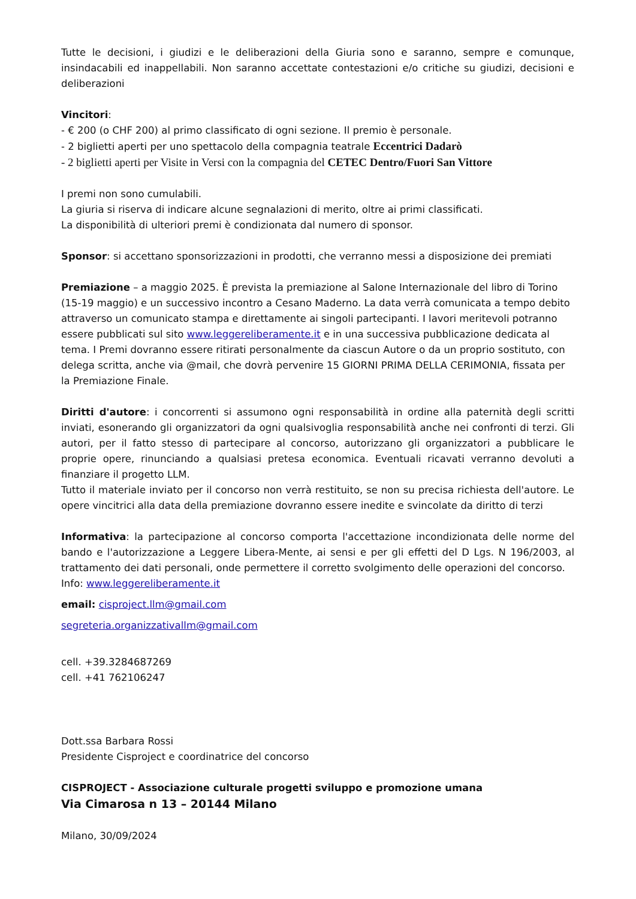Tutte le decisioni, i giudizi e le deliberazioni della Giuria sono e saranno, sempre e comunque, insindacabili ed inappellabili. Non saranno accettate contestazioni e/o critiche su giudizi, decisioni e deliberazioni
Vincitori:
- € 200 (o CHF 200) al primo classificato di ogni sezione. Il premio è personale.
- 2 biglietti aperti per uno spettacolo della compagnia teatrale Eccentrici Dadarò
- 2 biglietti aperti per Visite in Versi con la compagnia del CETEC Dentro/Fuori San Vittore
I premi non sono cumulabili.
La giuria si riserva di indicare alcune segnalazioni di merito, oltre ai primi classificati.
La disponibilità di ulteriori premi è condizionata dal numero di sponsor.
Sponsor: si accettano sponsorizzazioni in prodotti, che verranno messi a disposizione dei premiati
Premiazione – a maggio 2025. È prevista la premiazione al Salone Internazionale del libro di Torino (15-19 maggio) e un successivo incontro a Cesano Maderno. La data verrà comunicata a tempo debito attraverso un comunicato stampa e direttamente ai singoli partecipanti. I lavori meritevoli potranno essere pubblicati sul sito www.leggereliberamente.it e in una successiva pubblicazione dedicata al tema. I Premi dovranno essere ritirati personalmente da ciascun Autore o da un proprio sostituto, con delega scritta, anche via @mail, che dovrà pervenire 15 GIORNI PRIMA DELLA CERIMONIA, fissata per la Premiazione Finale.
Diritti d'autore: i concorrenti si assumono ogni responsabilità in ordine alla paternità degli scritti inviati, esonerando gli organizzatori da ogni qualsivoglia responsabilità anche nei confronti di terzi. Gli autori, per il fatto stesso di partecipare al concorso, autorizzano gli organizzatori a pubblicare le proprie opere, rinunciando a qualsiasi pretesa economica. Eventuali ricavati verranno devoluti a finanziare il progetto LLM.
Tutto il materiale inviato per il concorso non verrà restituito, se non su precisa richiesta dell'autore. Le opere vincitrici alla data della premiazione dovranno essere inedite e svincolate da diritto di terzi
Informativa: la partecipazione al concorso comporta l'accettazione incondizionata delle norme del bando e l'autorizzazione a Leggere Libera-Mente, ai sensi e per gli effetti del D Lgs. N 196/2003, al trattamento dei dati personali, onde permettere il corretto svolgimento delle operazioni del concorso.
Info: www.leggereliberamente.it
email: cisproject.llm@gmail.com
segreteria.organizzativallm@gmail.com
cell. +39.3284687269
cell. +41 762106247
Dott.ssa Barbara Rossi
Presidente Cisproject e coordinatrice del concorso
CISPROJECT - Associazione culturale progetti sviluppo e promozione umana
Via Cimarosa n 13 – 20144 Milano
Milano, 30/09/2024